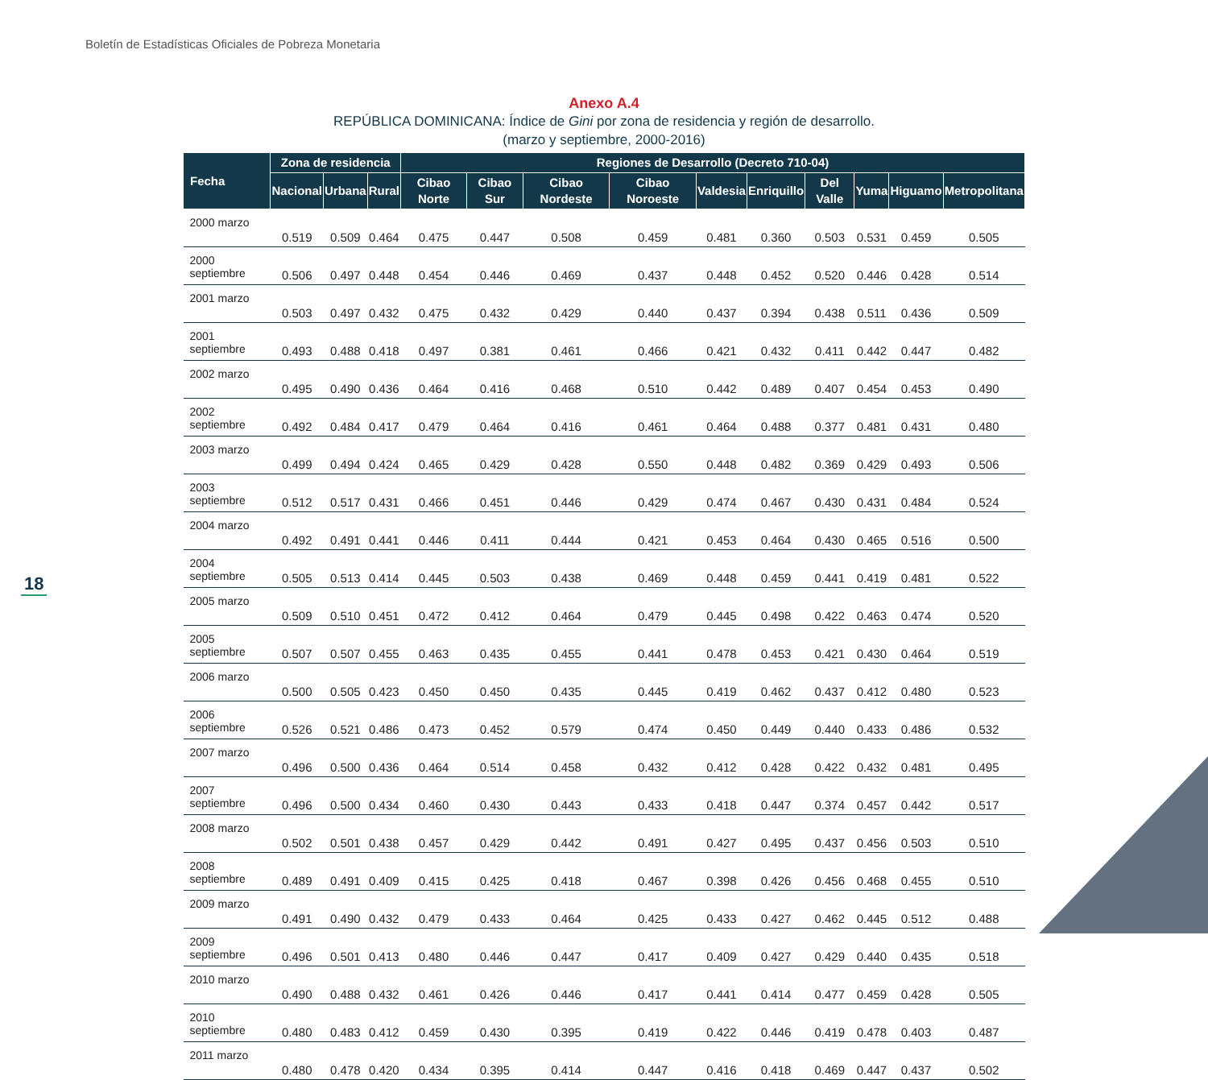Boletín de Estadísticas Oficiales de Pobreza Monetaria
18
Anexo A.4
REPÚBLICA DOMINICANA: Índice de Gini por zona de residencia y región de desarrollo.
(marzo y septiembre, 2000-2016)
| Fecha | Zona de residencia | | | Regiones de Desarrollo (Decreto 710-04) | | | | | | | | | |
| --- | --- | --- | --- | --- | --- | --- | --- | --- | --- | --- | --- | --- | --- |
| | Nacional | Urbana | Rural | Cibao Norte | Cibao Sur | Cibao Nordeste | Cibao Noroeste | Valdesia | Enriquillo | Del Valle | Yuma | Higuamo | Metropolitana |
| 2000 marzo | 0.519 | 0.509 | 0.464 | 0.475 | 0.447 | 0.508 | 0.459 | 0.481 | 0.360 | 0.503 | 0.531 | 0.459 | 0.505 |
| 2000 septiembre | 0.506 | 0.497 | 0.448 | 0.454 | 0.446 | 0.469 | 0.437 | 0.448 | 0.452 | 0.520 | 0.446 | 0.428 | 0.514 |
| 2001 marzo | 0.503 | 0.497 | 0.432 | 0.475 | 0.432 | 0.429 | 0.440 | 0.437 | 0.394 | 0.438 | 0.511 | 0.436 | 0.509 |
| 2001 septiembre | 0.493 | 0.488 | 0.418 | 0.497 | 0.381 | 0.461 | 0.466 | 0.421 | 0.432 | 0.411 | 0.442 | 0.447 | 0.482 |
| 2002 marzo | 0.495 | 0.490 | 0.436 | 0.464 | 0.416 | 0.468 | 0.510 | 0.442 | 0.489 | 0.407 | 0.454 | 0.453 | 0.490 |
| 2002 septiembre | 0.492 | 0.484 | 0.417 | 0.479 | 0.464 | 0.416 | 0.461 | 0.464 | 0.488 | 0.377 | 0.481 | 0.431 | 0.480 |
| 2003 marzo | 0.499 | 0.494 | 0.424 | 0.465 | 0.429 | 0.428 | 0.550 | 0.448 | 0.482 | 0.369 | 0.429 | 0.493 | 0.506 |
| 2003 septiembre | 0.512 | 0.517 | 0.431 | 0.466 | 0.451 | 0.446 | 0.429 | 0.474 | 0.467 | 0.430 | 0.431 | 0.484 | 0.524 |
| 2004 marzo | 0.492 | 0.491 | 0.441 | 0.446 | 0.411 | 0.444 | 0.421 | 0.453 | 0.464 | 0.430 | 0.465 | 0.516 | 0.500 |
| 2004 septiembre | 0.505 | 0.513 | 0.414 | 0.445 | 0.503 | 0.438 | 0.469 | 0.448 | 0.459 | 0.441 | 0.419 | 0.481 | 0.522 |
| 2005 marzo | 0.509 | 0.510 | 0.451 | 0.472 | 0.412 | 0.464 | 0.479 | 0.445 | 0.498 | 0.422 | 0.463 | 0.474 | 0.520 |
| 2005 septiembre | 0.507 | 0.507 | 0.455 | 0.463 | 0.435 | 0.455 | 0.441 | 0.478 | 0.453 | 0.421 | 0.430 | 0.464 | 0.519 |
| 2006 marzo | 0.500 | 0.505 | 0.423 | 0.450 | 0.450 | 0.435 | 0.445 | 0.419 | 0.462 | 0.437 | 0.412 | 0.480 | 0.523 |
| 2006 septiembre | 0.526 | 0.521 | 0.486 | 0.473 | 0.452 | 0.579 | 0.474 | 0.450 | 0.449 | 0.440 | 0.433 | 0.486 | 0.532 |
| 2007 marzo | 0.496 | 0.500 | 0.436 | 0.464 | 0.514 | 0.458 | 0.432 | 0.412 | 0.428 | 0.422 | 0.432 | 0.481 | 0.495 |
| 2007 septiembre | 0.496 | 0.500 | 0.434 | 0.460 | 0.430 | 0.443 | 0.433 | 0.418 | 0.447 | 0.374 | 0.457 | 0.442 | 0.517 |
| 2008 marzo | 0.502 | 0.501 | 0.438 | 0.457 | 0.429 | 0.442 | 0.491 | 0.427 | 0.495 | 0.437 | 0.456 | 0.503 | 0.510 |
| 2008 septiembre | 0.489 | 0.491 | 0.409 | 0.415 | 0.425 | 0.418 | 0.467 | 0.398 | 0.426 | 0.456 | 0.468 | 0.455 | 0.510 |
| 2009 marzo | 0.491 | 0.490 | 0.432 | 0.479 | 0.433 | 0.464 | 0.425 | 0.433 | 0.427 | 0.462 | 0.445 | 0.512 | 0.488 |
| 2009 septiembre | 0.496 | 0.501 | 0.413 | 0.480 | 0.446 | 0.447 | 0.417 | 0.409 | 0.427 | 0.429 | 0.440 | 0.435 | 0.518 |
| 2010 marzo | 0.490 | 0.488 | 0.432 | 0.461 | 0.426 | 0.446 | 0.417 | 0.441 | 0.414 | 0.477 | 0.459 | 0.428 | 0.505 |
| 2010 septiembre | 0.480 | 0.483 | 0.412 | 0.459 | 0.430 | 0.395 | 0.419 | 0.422 | 0.446 | 0.419 | 0.478 | 0.403 | 0.487 |
| 2011 marzo | 0.480 | 0.478 | 0.420 | 0.434 | 0.395 | 0.414 | 0.447 | 0.416 | 0.418 | 0.469 | 0.447 | 0.437 | 0.502 |